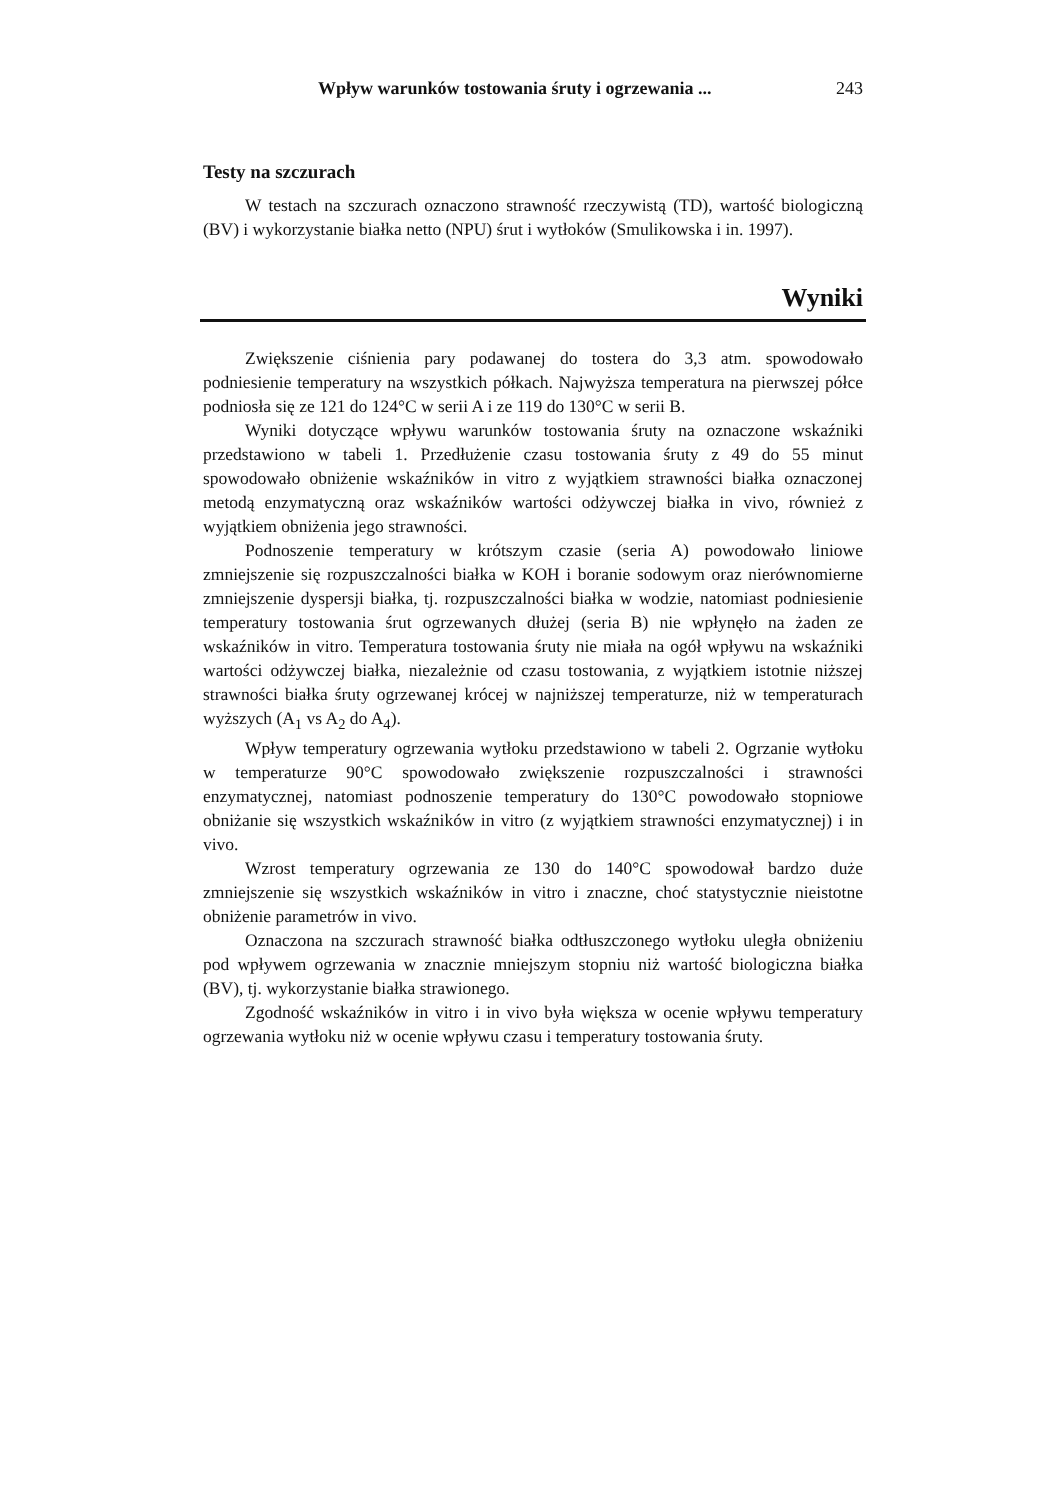Wpływ warunków tostowania śruty i ogrzewania ... 243
Testy na szczurach
W testach na szczurach oznaczono strawność rzeczywistą (TD), wartość biologiczną (BV) i wykorzystanie białka netto (NPU) śrut i wytłoków (Smulikowska i in. 1997).
Wyniki
Zwiększenie ciśnienia pary podawanej do tostera do 3,3 atm. spowodowało podniesienie temperatury na wszystkich półkach. Najwyższa temperatura na pierwszej półce podniosła się ze 121 do 124°C w serii A i ze 119 do 130°C w serii B.
Wyniki dotyczące wpływu warunków tostowania śruty na oznaczone wskaźniki przedstawiono w tabeli 1. Przedłużenie czasu tostowania śruty z 49 do 55 minut spowodowało obniżenie wskaźników in vitro z wyjątkiem strawności białka oznaczonej metodą enzymatyczną oraz wskaźników wartości odżywczej białka in vivo, również z wyjątkiem obniżenia jego strawności.
Podnoszenie temperatury w krótszym czasie (seria A) powodowało liniowe zmniejszenie się rozpuszczalności białka w KOH i boranie sodowym oraz nierównomierne zmniejszenie dyspersji białka, tj. rozpuszczalności białka w wodzie, natomiast podniesienie temperatury tostowania śrut ogrzewanych dłużej (seria B) nie wpłynęło na żaden ze wskaźników in vitro. Temperatura tostowania śruty nie miała na ogół wpływu na wskaźniki wartości odżywczej białka, niezależnie od czasu tostowania, z wyjątkiem istotnie niższej strawności białka śruty ogrzewanej krócej w najniższej temperaturze, niż w temperaturach wyższych (A<sub>1</sub> vs A<sub>2</sub> do A<sub>4</sub>).
Wpływ temperatury ogrzewania wytłoku przedstawiono w tabeli 2. Ogrzanie wytłoku w temperaturze 90°C spowodowało zwiększenie rozpuszczalności i strawności enzymatycznej, natomiast podnoszenie temperatury do 130°C powodowało stopniowe obniżanie się wszystkich wskaźników in vitro (z wyjątkiem strawności enzymatycznej) i in vivo.
Wzrost temperatury ogrzewania ze 130 do 140°C spowodował bardzo duże zmniejszenie się wszystkich wskaźników in vitro i znaczne, choć statystycznie nieistotne obniżenie parametrów in vivo.
Oznaczona na szczurach strawność białka odtłuszczonego wytłoku uległa obniżeniu pod wpływem ogrzewania w znacznie mniejszym stopniu niż wartość biologiczna białka (BV), tj. wykorzystanie białka strawionego.
Zgodność wskaźników in vitro i in vivo była większa w ocenie wpływu temperatury ogrzewania wytłoku niż w ocenie wpływu czasu i temperatury tostowania śruty.